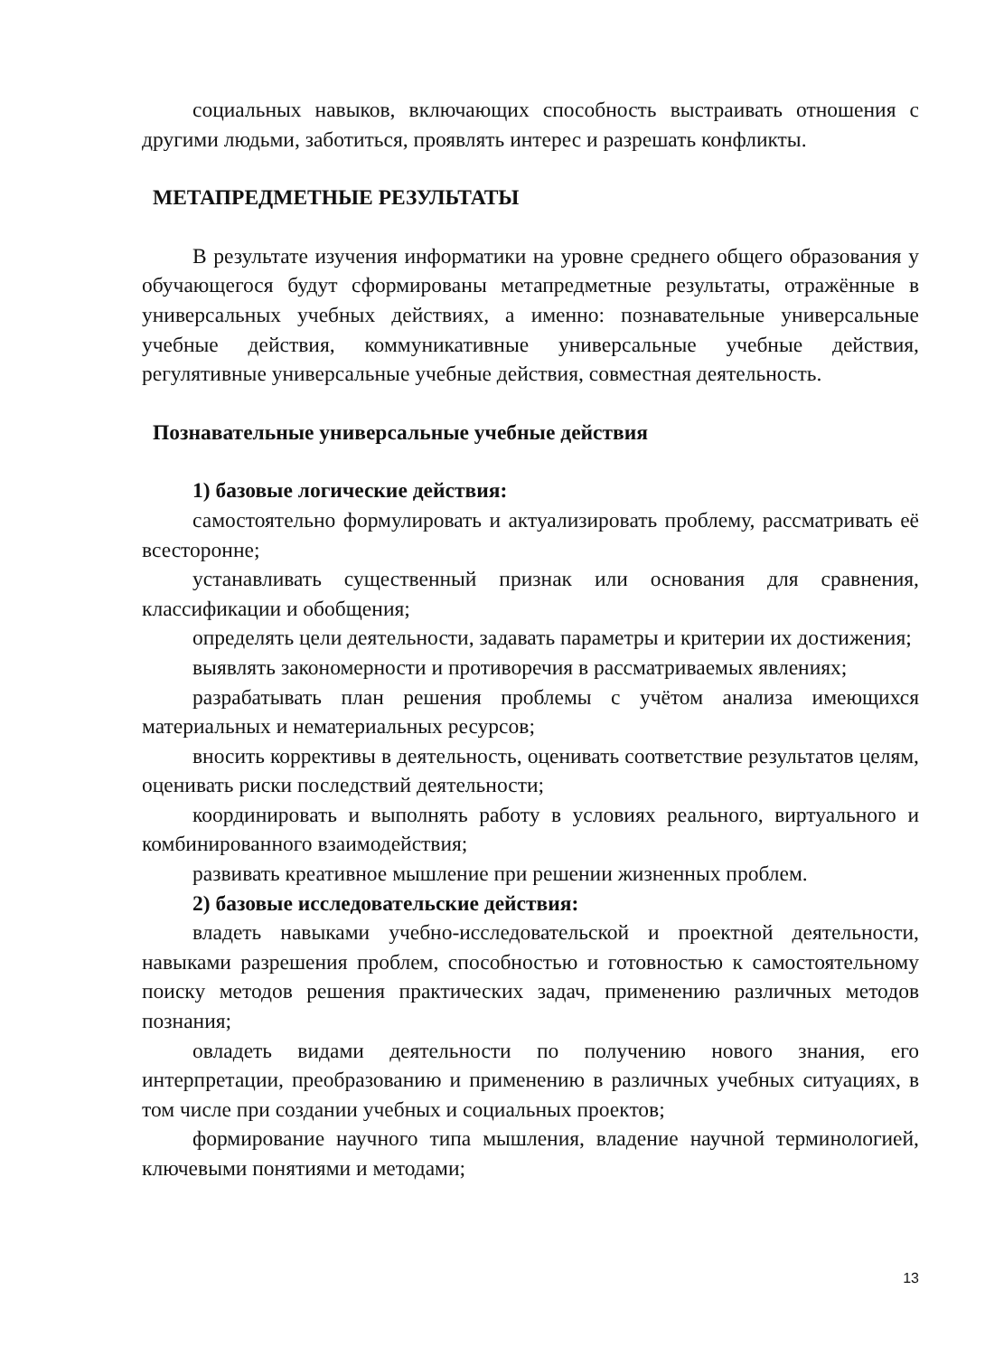социальных навыков, включающих способность выстраивать отношения с другими людьми, заботиться, проявлять интерес и разрешать конфликты.
МЕТАПРЕДМЕТНЫЕ РЕЗУЛЬТАТЫ
В результате изучения информатики на уровне среднего общего образования у обучающегося будут сформированы метапредметные результаты, отражённые в универсальных учебных действиях, а именно: познавательные универсальные учебные действия, коммуникативные универсальные учебные действия, регулятивные универсальные учебные действия, совместная деятельность.
Познавательные универсальные учебные действия
1) базовые логические действия:
самостоятельно формулировать и актуализировать проблему, рассматривать её всесторонне;
устанавливать существенный признак или основания для сравнения, классификации и обобщения;
определять цели деятельности, задавать параметры и критерии их достижения;
выявлять закономерности и противоречия в рассматриваемых явлениях;
разрабатывать план решения проблемы с учётом анализа имеющихся материальных и нематериальных ресурсов;
вносить коррективы в деятельность, оценивать соответствие результатов целям, оценивать риски последствий деятельности;
координировать и выполнять работу в условиях реального, виртуального и комбинированного взаимодействия;
развивать креативное мышление при решении жизненных проблем.
2) базовые исследовательские действия:
владеть навыками учебно-исследовательской и проектной деятельности, навыками разрешения проблем, способностью и готовностью к самостоятельному поиску методов решения практических задач, применению различных методов познания;
овладеть видами деятельности по получению нового знания, его интерпретации, преобразованию и применению в различных учебных ситуациях, в том числе при создании учебных и социальных проектов;
формирование научного типа мышления, владение научной терминологией, ключевыми понятиями и методами;
13